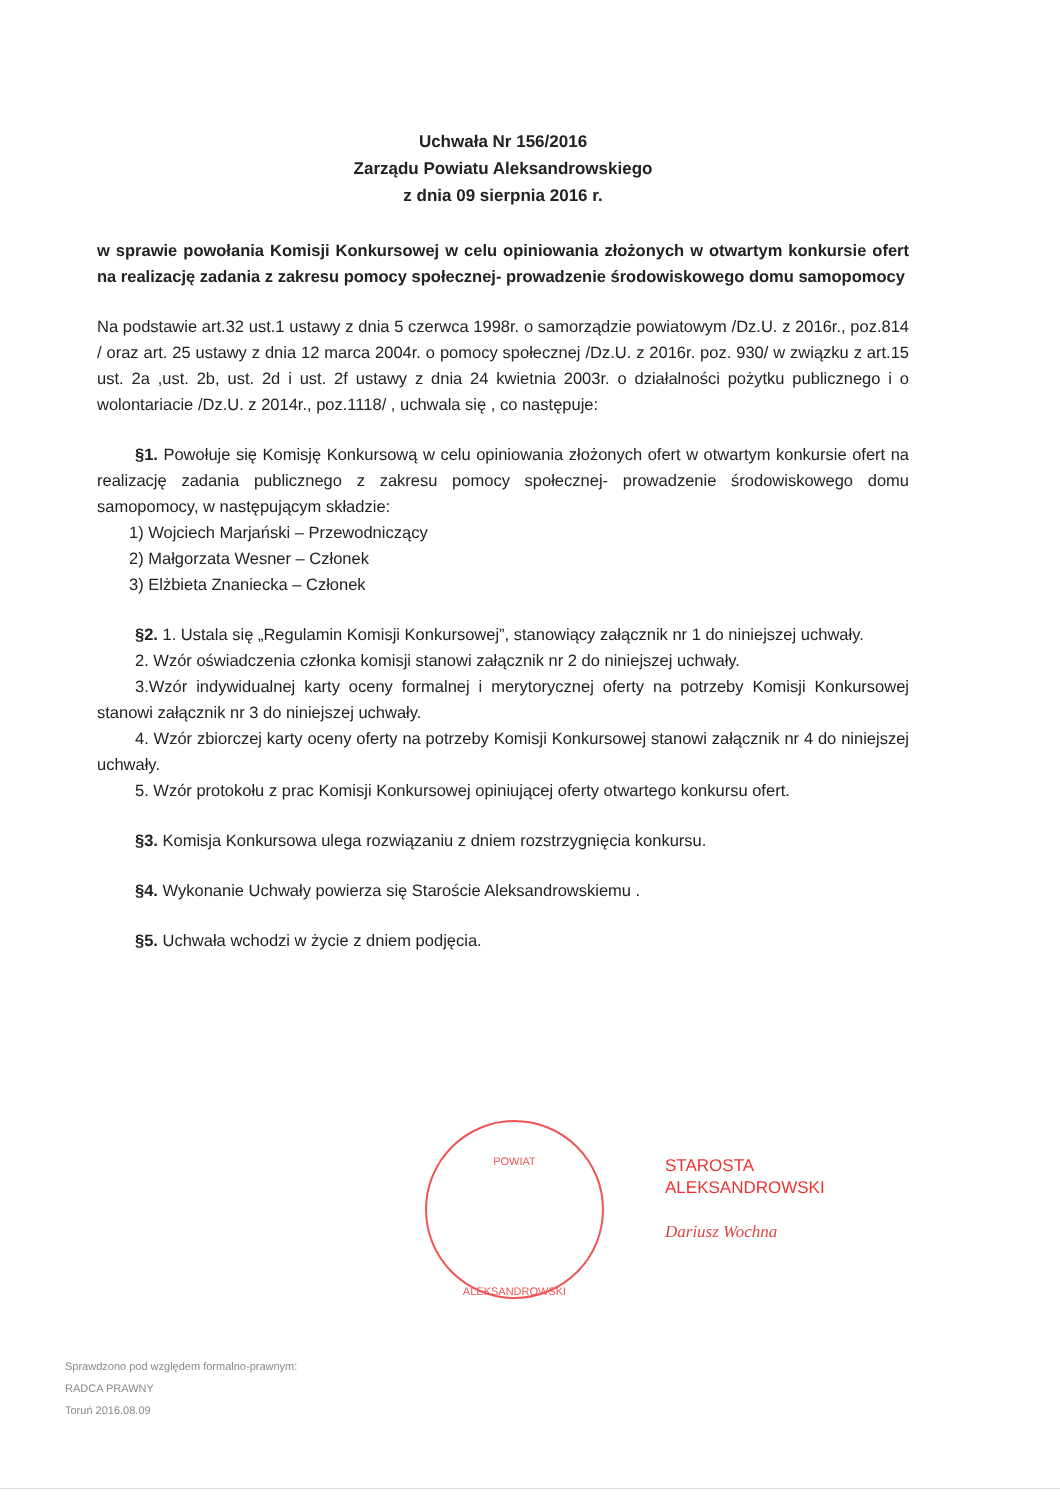Uchwała Nr 156/2016
Zarządu Powiatu Aleksandrowskiego
z dnia 09 sierpnia 2016 r.
w sprawie powołania Komisji Konkursowej w celu opiniowania złożonych w otwartym konkursie ofert na realizację zadania z zakresu pomocy społecznej- prowadzenie środowiskowego domu samopomocy
Na podstawie art.32 ust.1 ustawy z dnia 5 czerwca 1998r. o samorządzie powiatowym /Dz.U. z 2016r., poz.814 / oraz art. 25 ustawy z dnia 12 marca 2004r. o pomocy społecznej /Dz.U. z 2016r. poz. 930/ w związku z art.15 ust. 2a ,ust. 2b, ust. 2d i ust. 2f ustawy z dnia 24 kwietnia 2003r. o działalności pożytku publicznego i o wolontariacie /Dz.U. z 2014r., poz.1118/ , uchwala się , co następuje:
§1. Powołuje się Komisję Konkursową w celu opiniowania złożonych ofert w otwartym konkursie ofert na realizację zadania publicznego z zakresu pomocy społecznej- prowadzenie środowiskowego domu samopomocy, w następującym składzie:
1) Wojciech Marjański – Przewodniczący
2) Małgorzata Wesner – Członek
3) Elżbieta Znaniecka – Członek
§2. 1. Ustala się „Regulamin Komisji Konkursowej”, stanowiący załącznik nr 1 do niniejszej uchwały.
2. Wzór oświadczenia członka komisji stanowi załącznik nr 2 do niniejszej uchwały.
3.Wzór indywidualnej karty oceny formalnej i merytorycznej oferty na potrzeby Komisji Konkursowej stanowi załącznik nr 3 do niniejszej uchwały.
4. Wzór zbiorczej karty oceny oferty na potrzeby Komisji Konkursowej stanowi załącznik nr 4 do niniejszej uchwały.
5. Wzór protokołu z prac Komisji Konkursowej opiniującej oferty otwartego konkursu ofert.
§3. Komisja Konkursowa ulega rozwiązaniu z dniem rozstrzygnięcia konkursu.
§4. Wykonanie Uchwały powierza się Staroście Aleksandrowskiemu .
§5. Uchwała wchodzi w życie z dniem podjęcia.
POWIAT
ALEKSANDROWSKI
STAROSTA
ALEKSANDROWSKI
Dariusz Wochna
Sprawdzono pod względem formalno-prawnym:
RADCA PRAWNY
Toruń 2016.08.09